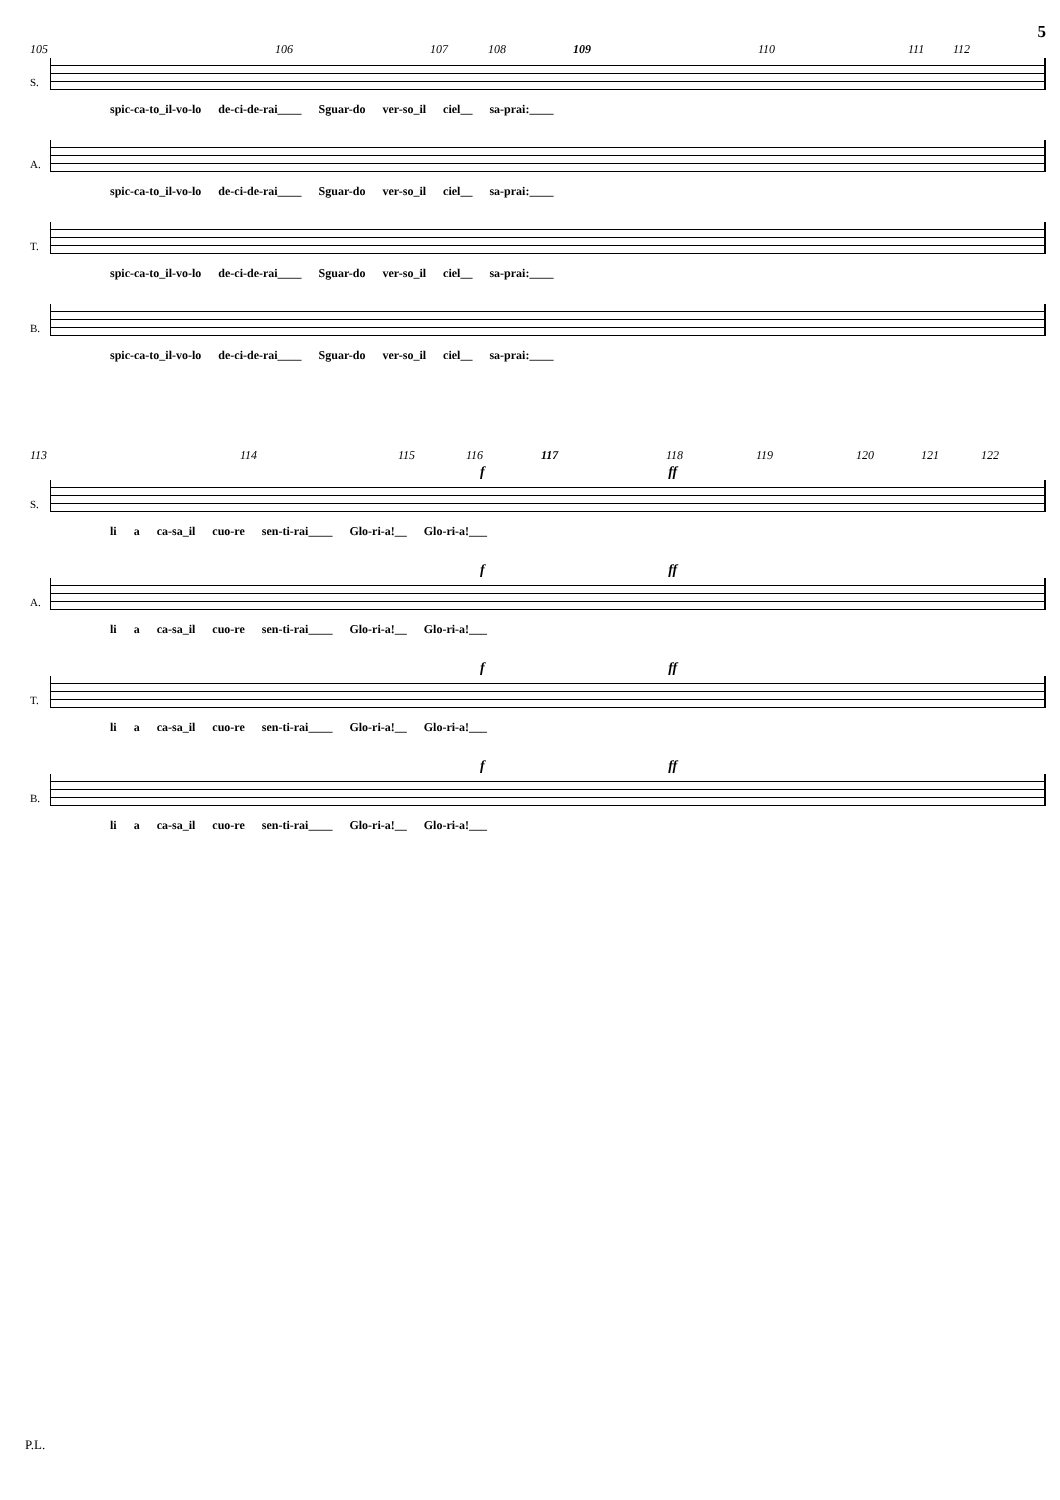5
105 106 107 108 109 110 111 112
S.
spic-ca-to_il-vo-lo de-ci-de-rai____ Sguar-do ver-so_il ciel__ sa-prai:____
A.
spic-ca-to_il-vo-lo de-ci-de-rai____ Sguar-do ver-so_il ciel__ sa-prai:____
T.
spic-ca-to_il-vo-lo de-ci-de-rai____ Sguar-do ver-so_il ciel__ sa-prai:____
B.
spic-ca-to_il-vo-lo de-ci-de-rai____ Sguar-do ver-so_il ciel__ sa-prai:____
113 114 115 116 117 118 119 120 121 122
f ff
S.
li a ca-sa_il cuo-re sen-ti-rai____ Glo-ri-a!__ Glo-ri-a!___
f ff
A.
li a ca-sa_il cuo-re sen-ti-rai____ Glo-ri-a!__ Glo-ri-a!___
f ff
T.
li a ca-sa_il cuo-re sen-ti-rai____ Glo-ri-a!__ Glo-ri-a!___
f ff
B.
li a ca-sa_il cuo-re sen-ti-rai____ Glo-ri-a!__ Glo-ri-a!___
P.L.